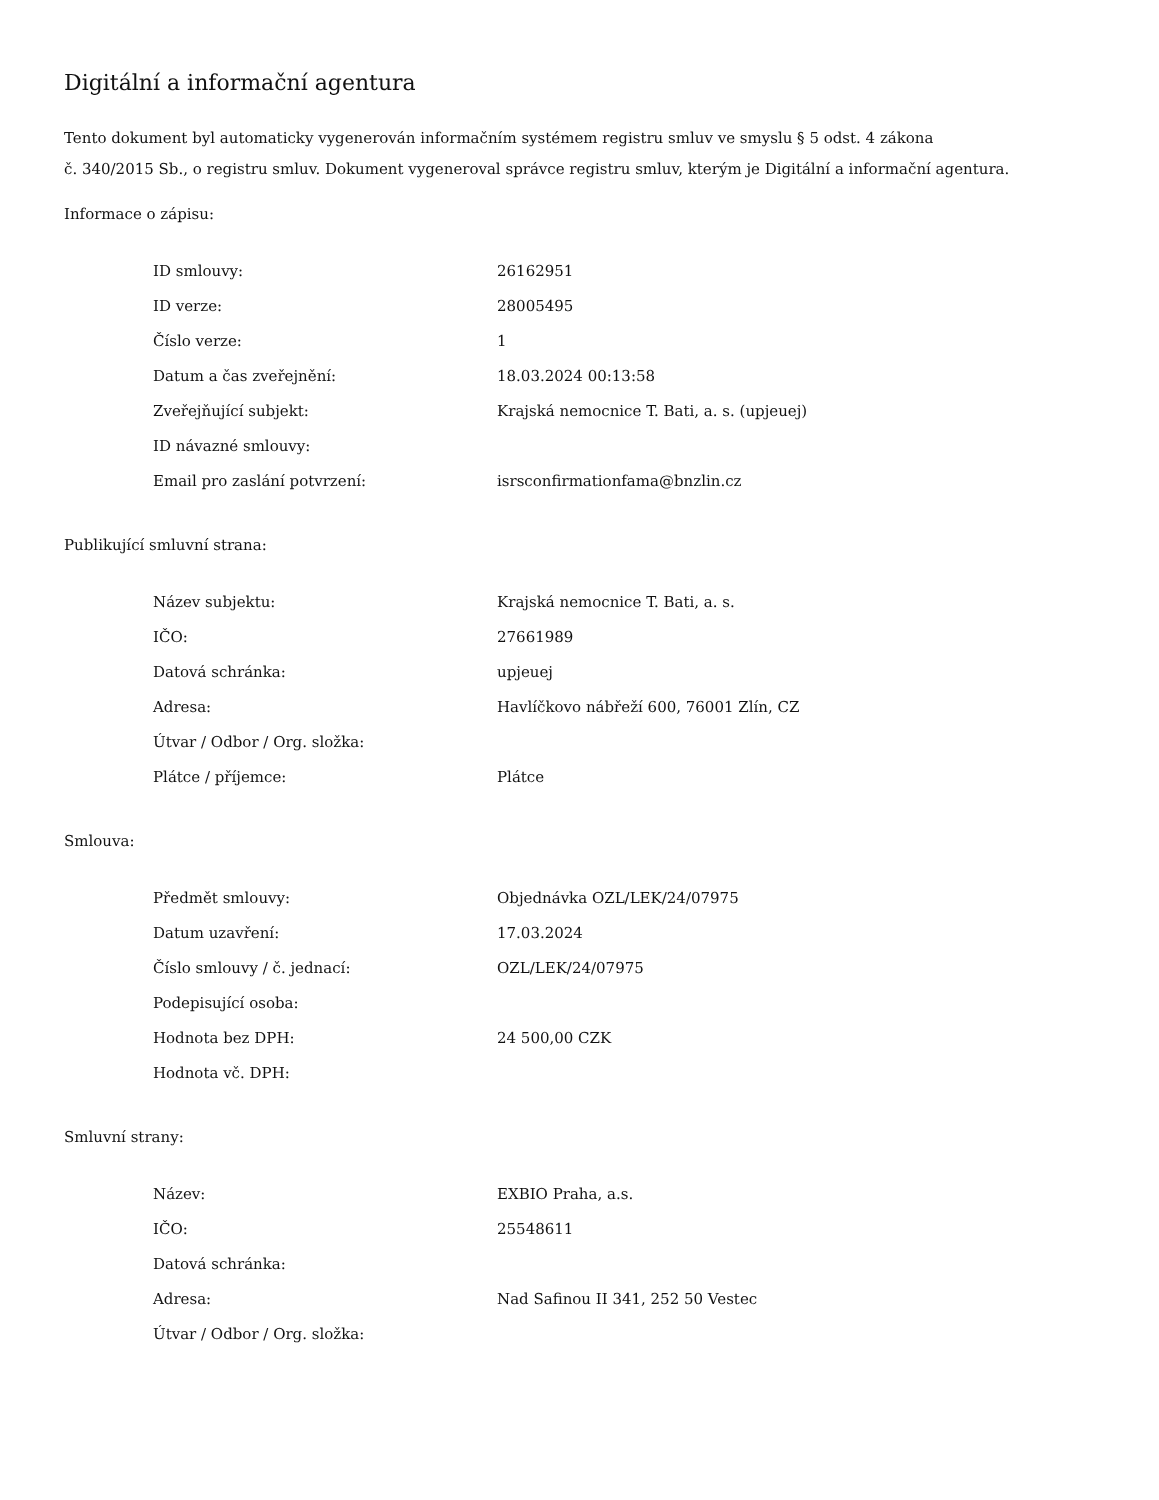Digitální a informační agentura
Tento dokument byl automaticky vygenerován informačním systémem registru smluv ve smyslu § 5 odst. 4 zákona
č. 340/2015 Sb., o registru smluv. Dokument vygeneroval správce registru smluv, kterým je Digitální a informační agentura.
Informace o zápisu:
| ID smlouvy: | 26162951 |
| ID verze: | 28005495 |
| Číslo verze: | 1 |
| Datum a čas zveřejnění: | 18.03.2024 00:13:58 |
| Zveřejňující subjekt: | Krajská nemocnice T. Bati, a. s. (upjeuej) |
| ID návazné smlouvy: | |
| Email pro zaslání potvrzení: | isrsconfirmationfama@bnzlin.cz |
Publikující smluvní strana:
| Název subjektu: | Krajská nemocnice T. Bati, a. s. |
| IČO: | 27661989 |
| Datová schránka: | upjeuej |
| Adresa: | Havlíčkovo nábřeží 600, 76001 Zlín, CZ |
| Útvar / Odbor / Org. složka: | |
| Plátce / příjemce: | Plátce |
Smlouva:
| Předmět smlouvy: | Objednávka OZL/LEK/24/07975 |
| Datum uzavření: | 17.03.2024 |
| Číslo smlouvy / č. jednací: | OZL/LEK/24/07975 |
| Podepisující osoba: | |
| Hodnota bez DPH: | 24 500,00 CZK |
| Hodnota vč. DPH: | |
Smluvní strany:
| Název: | EXBIO Praha, a.s. |
| IČO: | 25548611 |
| Datová schránka: | |
| Adresa: | Nad Safinou II 341, 252 50 Vestec |
| Útvar / Odbor / Org. složka: | |